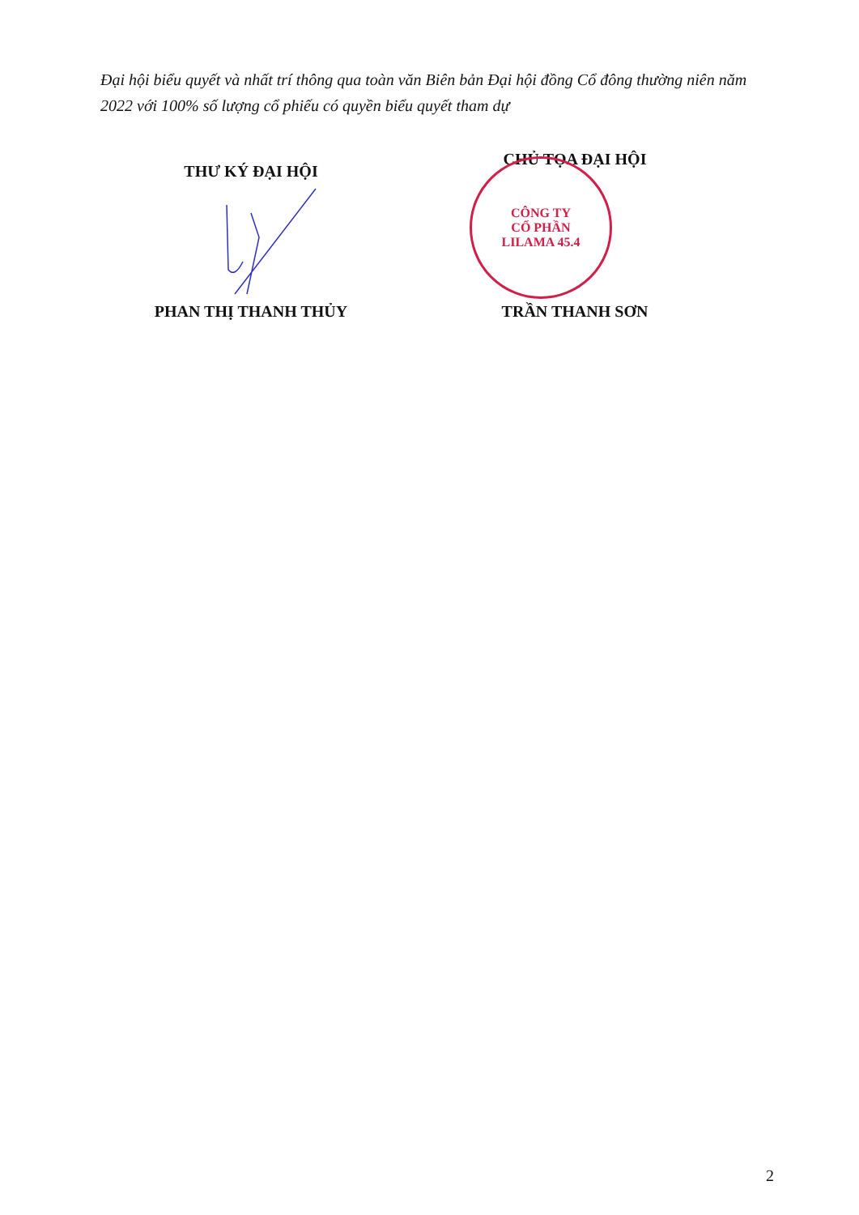Đại hội biểu quyết và nhất trí thông qua toàn văn Biên bản Đại hội đồng Cổ đông thường niên năm 2022 với 100% số lượng cổ phiếu có quyền biểu quyết tham dự
THƯ KÝ ĐẠI HỘI
PHAN THỊ THANH THỦY
CHỦ TỌA ĐẠI HỘI
CÔNG TY
CỔ PHẦN
LILAMA 45.4
TRẦN THANH SƠN
2